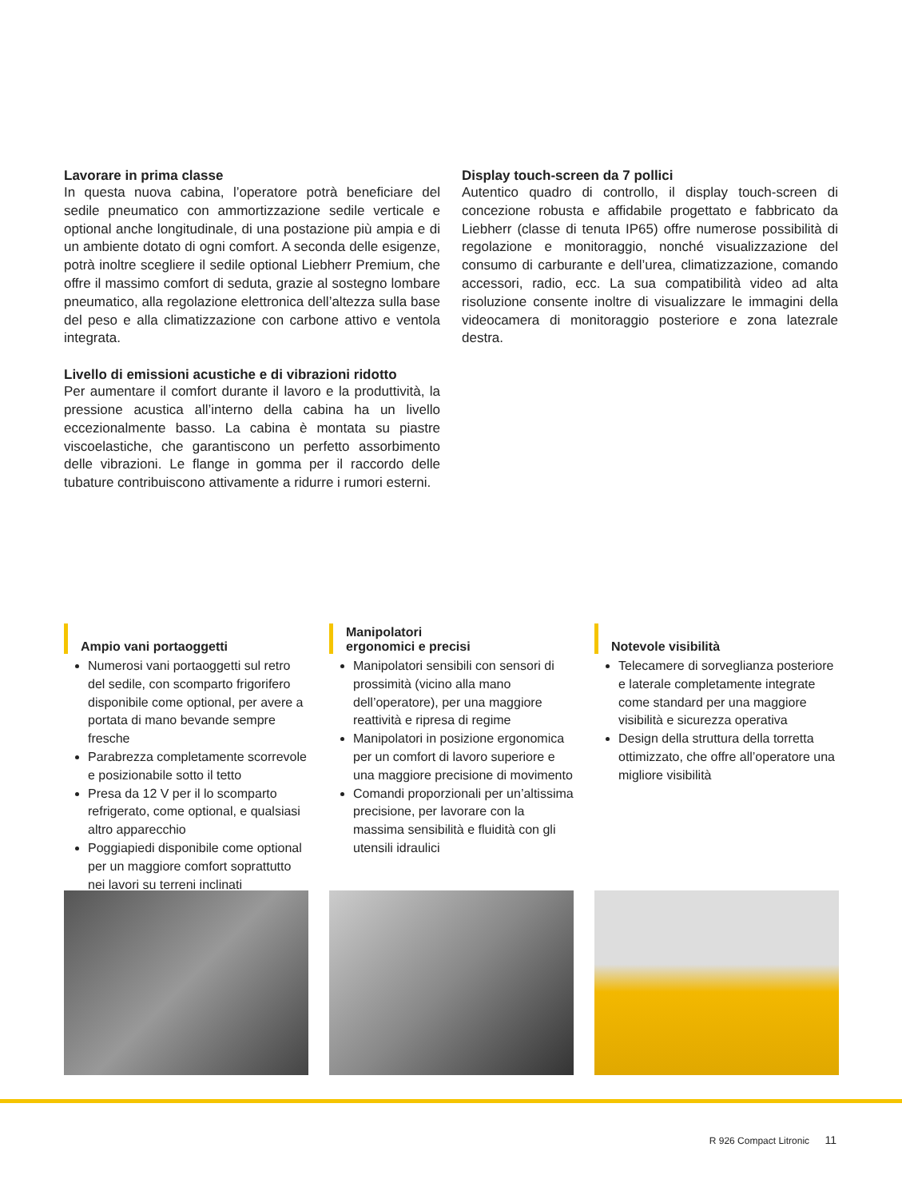Lavorare in prima classe
In questa nuova cabina, l’operatore potrà beneficiare del sedile pneumatico con ammortizzazione sedile verticale e optional anche longitudinale, di una postazione più ampia e di un ambiente dotato di ogni comfort. A seconda delle esigenze, potrà inoltre scegliere il sedile optional Liebherr Premium, che offre il massimo comfort di seduta, grazie al sostegno lombare pneumatico, alla regolazione elettronica dell’altezza sulla base del peso e alla climatizzazione con carbone attivo e ventola integrata.
Livello di emissioni acustiche e di vibrazioni ridotto
Per aumentare il comfort durante il lavoro e la produttività, la pressione acustica all’interno della cabina ha un livello eccezionalmente basso. La cabina è montata su piastre viscoelastiche, che garantiscono un perfetto assorbimento delle vibrazioni. Le flange in gomma per il raccordo delle tubature contribuiscono attivamente a ridurre i rumori esterni.
Display touch-screen da 7 pollici
Autentico quadro di controllo, il display touch-screen di concezione robusta e affidabile progettato e fabbricato da Liebherr (classe di tenuta IP65) offre numerose possibilità di regolazione e monitoraggio, nonché visualizzazione del consumo di carburante e dell’urea, climatizzazione, comando accessori, radio, ecc. La sua compatibilità video ad alta risoluzione consente inoltre di visualizzare le immagini della videocamera di monitoraggio posteriore e zona latezrale destra.
Ampio vani portaoggetti
Numerosi vani portaoggetti sul retro del sedile, con scomparto frigorifero disponibile come optional, per avere a portata di mano bevande sempre fresche
Parabrezza completamente scorrevole e posizionabile sotto il tetto
Presa da 12 V per il lo scomparto refrigerato, come optional, e qualsiasi altro apparecchio
Poggiapiedi disponibile come optional per un maggiore comfort soprattutto nei lavori su terreni inclinati
Manipolatori
ergonomici e precisi
Manipolatori sensibili con sensori di prossimità (vicino alla mano dell’operatore), per una maggiore reattività e ripresa di regime
Manipolatori in posizione ergonomica per un comfort di lavoro superiore e una maggiore precisione di movimento
Comandi proporzionali per un’altissima precisione, per lavorare con la massima sensibilità e fluidità con gli utensili idraulici
Notevole visibilità
Telecamere di sorveglianza posteriore e laterale completamente integrate come standard per una maggiore visibilità e sicurezza operativa
Design della struttura della torretta ottimizzato, che offre all’operatore una migliore visibilità
R 926 Compact Litronic 11